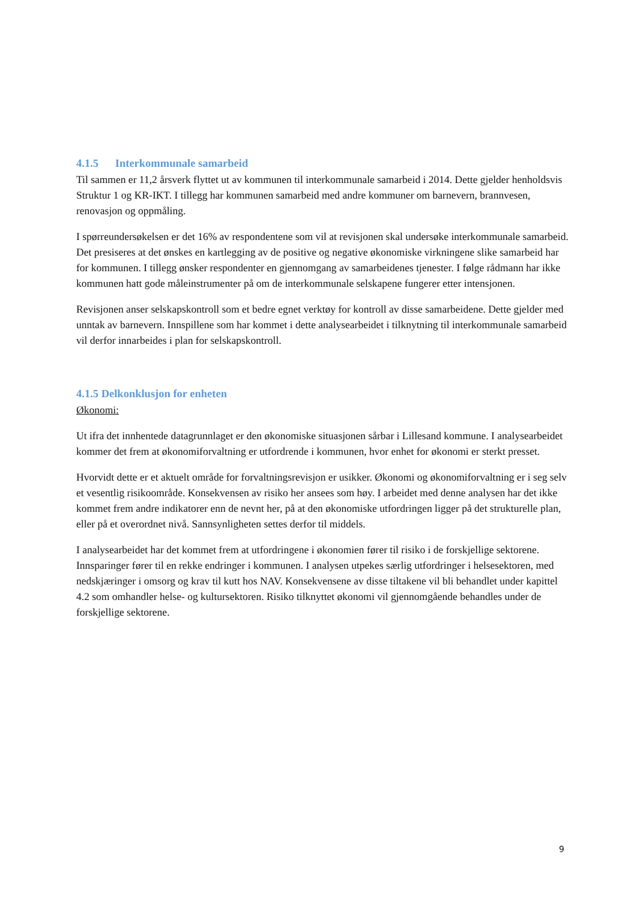4.1.5 Interkommunale samarbeid
Til sammen er 11,2 årsverk flyttet ut av kommunen til interkommunale samarbeid i 2014. Dette gjelder henholdsvis Struktur 1 og KR-IKT. I tillegg har kommunen samarbeid med andre kommuner om barnevern, brannvesen, renovasjon og oppmåling.
I spørreundersøkelsen er det 16% av respondentene som vil at revisjonen skal undersøke interkommunale samarbeid. Det presiseres at det ønskes en kartlegging av de positive og negative økonomiske virkningene slike samarbeid har for kommunen. I tillegg ønsker respondenter en gjennomgang av samarbeidenes tjenester. I følge rådmann har ikke kommunen hatt gode måleinstrumenter på om de interkommunale selskapene fungerer etter intensjonen.
Revisjonen anser selskapskontroll som et bedre egnet verktøy for kontroll av disse samarbeidene. Dette gjelder med unntak av barnevern. Innspillene som har kommet i dette analysearbeidet i tilknytning til interkommunale samarbeid vil derfor innarbeides i plan for selskapskontroll.
4.1.5 Delkonklusjon for enheten
Økonomi:
Ut ifra det innhentede datagrunnlaget er den økonomiske situasjonen sårbar i Lillesand kommune. I analysearbeidet kommer det frem at økonomiforvaltning er utfordrende i kommunen, hvor enhet for økonomi er sterkt presset.
Hvorvidt dette er et aktuelt område for forvaltningsrevisjon er usikker. Økonomi og økonomiforvaltning er i seg selv et vesentlig risikoområde. Konsekvensen av risiko her ansees som høy. I arbeidet med denne analysen har det ikke kommet frem andre indikatorer enn de nevnt her, på at den økonomiske utfordringen ligger på det strukturelle plan, eller på et overordnet nivå. Sannsynligheten settes derfor til middels.
I analysearbeidet har det kommet frem at utfordringene i økonomien fører til risiko i de forskjellige sektorene. Innsparinger fører til en rekke endringer i kommunen. I analysen utpekes særlig utfordringer i helsesektoren, med nedskjæringer i omsorg og krav til kutt hos NAV. Konsekvensene av disse tiltakene vil bli behandlet under kapittel 4.2 som omhandler helse- og kultursektoren. Risiko tilknyttet økonomi vil gjennomgående behandles under de forskjellige sektorene.
9